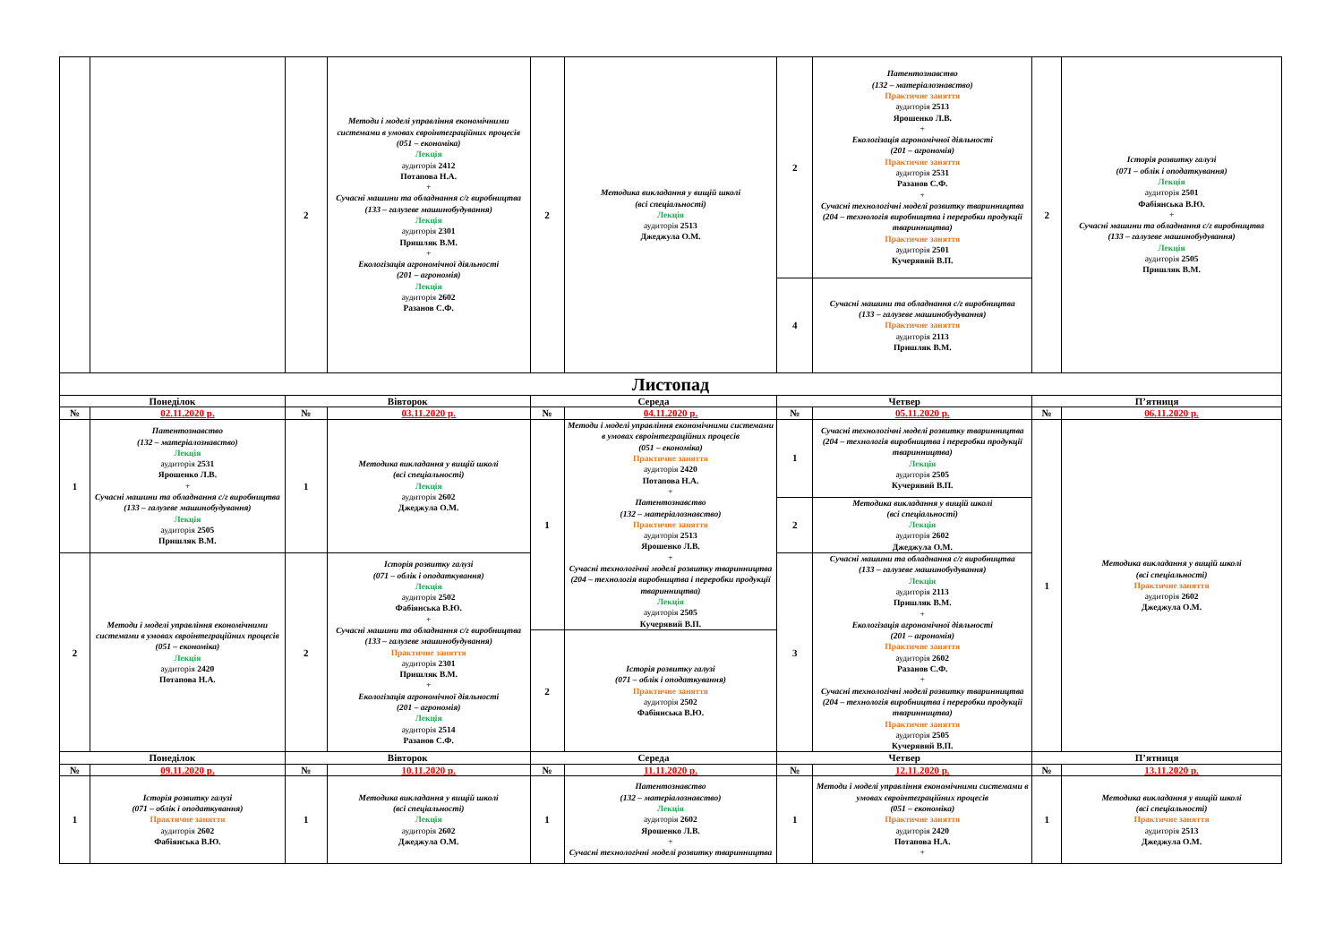| | | 2 | Методи і моделі управління економічними системами в умовах євроінтеграційних процесів (051 – економіка) Лекція аудиторія 2412 Потапова Н.А. + Сучасні машини та обладнання с/г виробництва (133 – галузеве машинобудування) Лекція аудиторія 2301 Пришляк В.М. + Екологізація агрономічної діяльності (201 – агрономія) Лекція аудиторія 2602 Разанов С.Ф. | 2 | Методика викладання у вищій школі (всі спеціальності) Лекція аудиторія 2513 Джеджула О.М. | 2 | Патентознавство (132 – матеріалознавство) Практичне заняття аудиторія 2513 Ярошенко Л.В. + Екологізація агрономічної діяльності (201 – агрономія) Практичне заняття аудиторія 2531 Разанов С.Ф. + Сучасні технологічні моделі розвитку тваринництва (204 – технологія виробництва і переробки продукції тваринництва) Практичне заняття аудиторія 2501 Кучерявий В.П. | 2 | Історія розвитку галузі (071 – облік і оподаткування) Лекція аудиторія 2501 Фабіянська В.Ю. + Сучасні машини та обладнання с/г виробництва (133 – галузеве машинобудування) Лекція аудиторія 2505 Пришляк В.М. |
| | | | | | | 4 | Сучасні машини та обладнання с/г виробництва (133 – галузеве машинобудування) Практичне заняття аудиторія 2113 Пришляк В.М. | | |
| Листопад | | | | | | | | | |
| Понеділок | | Вівторок | | Середа | | Четвер | | П’ятниця | |
| № | 02.11.2020 р. | № | 03.11.2020 р. | № | 04.11.2020 р. | № | 05.11.2020 р. | № | 06.11.2020 р. |
| 1 | Патентознавство (132 – матеріалознавство) Лекція аудиторія 2531 Ярошенко Л.В. + Сучасні машини та обладнання с/г виробництва (133 – галузеве машинобудування) Лекція аудиторія 2505 Пришляк В.М. | 1 | Методика викладання у вищій школі (всі спеціальності) Лекція аудиторія 2602 Джеджула О.М. | 1 | Методи і моделі управління економічними системами в умовах євроінтеграційних процесів (051 – економіка) Практичне заняття аудиторія 2420 Потапова Н.А. + Патентознавство (132 – матеріалознавство) Практичне заняття аудиторія 2513 Ярошенко Л.В. + Сучасні технологічні моделі розвитку тваринництва (204 – технологія виробництва і переробки продукції тваринництва) Лекція аудиторія 2505 Кучерявий В.П. | 1 | Сучасні технологічні моделі розвитку тваринництва (204 – технологія виробництва і переробки продукції тваринництва) Лекція аудиторія 2505 Кучерявий В.П. | 1 | Методика викладання у вищій школі (всі спеціальності) Практичне заняття аудиторія 2602 Джеджула О.М. |
| | | | | | | 2 | Методика викладання у вищій школі (всі спеціальності) Лекція аудиторія 2602 Джеджула О.М. | | |
| 2 | Методи і моделі управління економічними системами в умовах євроінтеграційних процесів (051 – економіка) Лекція аудиторія 2420 Потапова Н.А. | 2 | Історія розвитку галузі (071 – облік і оподаткування) Лекція аудиторія 2502 Фабіянська В.Ю. + Сучасні машини та обладнання с/г виробництва (133 – галузеве машинобудування) Практичне заняття аудиторія 2301 Пришляк В.М. + Екологізація агрономічної діяльності (201 – агрономія) Лекція аудиторія 2514 Разанов С.Ф. | | | 3 | Сучасні машини та обладнання с/г виробництва (133 – галузеве машинобудування) Лекція аудиторія 2113 Пришляк В.М. + Екологізація агрономічної діяльності (201 – агрономія) Практичне заняття аудиторія 2602 Разанов С.Ф. + Сучасні технологічні моделі розвитку тваринництва (204 – технологія виробництва і переробки продукції тваринництва) Практичне заняття аудиторія 2505 Кучерявий В.П. | | |
| | | | | 2 | Історія розвитку галузі (071 – облік і оподаткування) Практичне заняття аудиторія 2502 Фабіянська В.Ю. | | | | |
| Понеділок | | Вівторок | | Середа | | Четвер | | П’ятниця | |
| № | 09.11.2020 р. | № | 10.11.2020 р. | № | 11.11.2020 р. | № | 12.11.2020 р. | № | 13.11.2020 р. |
| 1 | Історія розвитку галузі (071 – облік і оподаткування) Практичне заняття аудиторія 2602 Фабіянська В.Ю. | 1 | Методика викладання у вищій школі (всі спеціальності) Лекція аудиторія 2602 Джеджула О.М. | 1 | Патентознавство (132 – матеріалознавство) Лекція аудиторія 2602 Ярошенко Л.В. + Сучасні технологічні моделі розвитку тваринництва | 1 | Методи і моделі управління економічними системами в умовах євроінтеграційних процесів (051 – економіка) Практичне заняття аудиторія 2420 Потапова Н.А. + | 1 | Методика викладання у вищій школі (всі спеціальності) Практичне заняття аудиторія 2513 Джеджула О.М. |